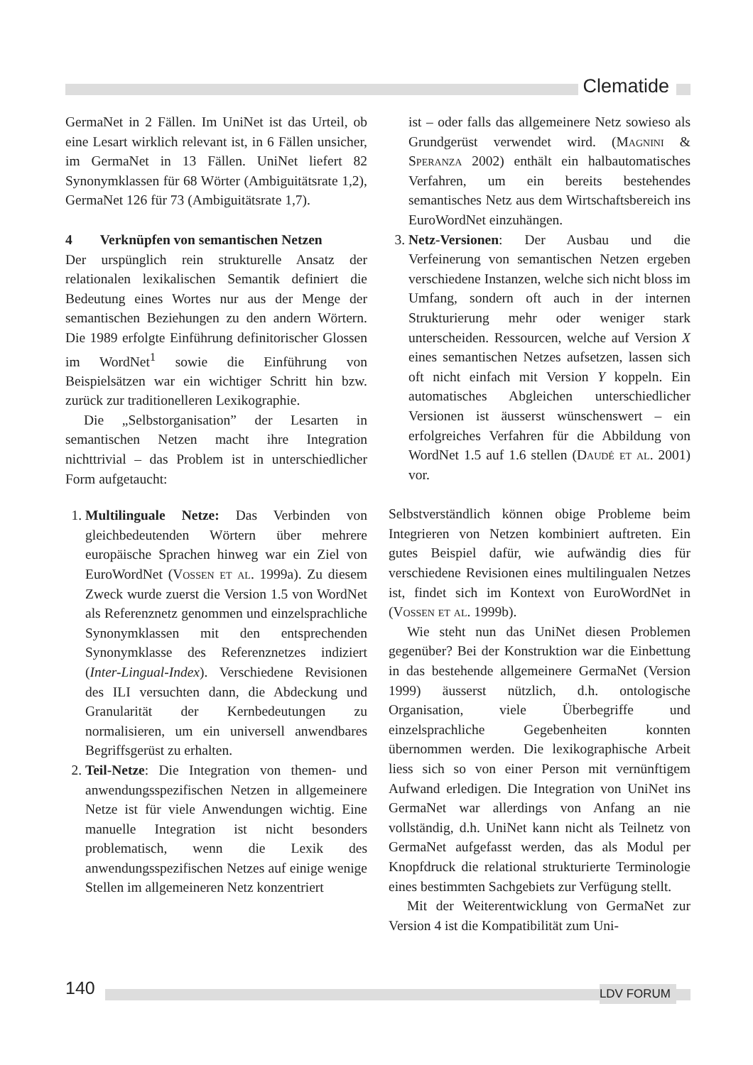Clematide
GermaNet in 2 Fällen. Im UniNet ist das Urteil, ob eine Lesart wirklich relevant ist, in 6 Fällen unsicher, im GermaNet in 13 Fällen. UniNet liefert 82 Synonymklassen für 68 Wörter (Ambiguitätsrate 1,2), GermaNet 126 für 73 (Ambiguitätsrate 1,7).
4 Verknüpfen von semantischen Netzen
Der urspünglich rein strukturelle Ansatz der relationalen lexikalischen Semantik definiert die Bedeutung eines Wortes nur aus der Menge der semantischen Beziehungen zu den andern Wörtern. Die 1989 erfolgte Einführung definitorischer Glossen im WordNet<sup>1</sup> sowie die Einführung von Beispielsätzen war ein wichtiger Schritt hin bzw. zurück zur traditionelleren Lexikographie.
Die „Selbstorganisation” der Lesarten in semantischen Netzen macht ihre Integration nichttrivial – das Problem ist in unterschiedlicher Form aufgetaucht:
1. Multilinguale Netze: Das Verbinden von gleichbedeutenden Wörtern über mehrere europäische Sprachen hinweg war ein Ziel von EuroWordNet (Vossen et al. 1999a). Zu diesem Zweck wurde zuerst die Version 1.5 von WordNet als Referenznetz genommen und einzelsprachliche Synonymklassen mit den entsprechenden Synonymklasse des Referenznetzes indiziert (Inter-Lingual-Index). Verschiedene Revisionen des ILI versuchten dann, die Abdeckung und Granularität der Kernbedeutungen zu normalisieren, um ein universell anwendbares Begriffsgerüst zu erhalten.
2. Teil-Netze: Die Integration von themen- und anwendungsspezifischen Netzen in allgemeinere Netze ist für viele Anwendungen wichtig. Eine manuelle Integration ist nicht besonders problematisch, wenn die Lexik des anwendungsspezifischen Netzes auf einige wenige Stellen im allgemeineren Netz konzentriert
ist – oder falls das allgemeinere Netz sowieso als Grundgerüst verwendet wird. (Magnini & Speranza 2002) enthält ein halbautomatisches Verfahren, um ein bereits bestehendes semantisches Netz aus dem Wirtschaftsbereich ins EuroWordNet einzuhängen.
3. Netz-Versionen: Der Ausbau und die Verfeinerung von semantischen Netzen ergeben verschiedene Instanzen, welche sich nicht bloss im Umfang, sondern oft auch in der internen Strukturierung mehr oder weniger stark unterscheiden. Ressourcen, welche auf Version X eines semantischen Netzes aufsetzen, lassen sich oft nicht einfach mit Version Y koppeln. Ein automatisches Abgleichen unterschiedlicher Versionen ist äusserst wünschenswert – ein erfolgreiches Verfahren für die Abbildung von WordNet 1.5 auf 1.6 stellen (Daudé et al. 2001) vor.
Selbstverständlich können obige Probleme beim Integrieren von Netzen kombiniert auftreten. Ein gutes Beispiel dafür, wie aufwändig dies für verschiedene Revisionen eines multilingualen Netzes ist, findet sich im Kontext von EuroWordNet in (Vossen et al. 1999b).
Wie steht nun das UniNet diesen Problemen gegenüber? Bei der Konstruktion war die Einbettung in das bestehende allgemeinere GermaNet (Version 1999) äusserst nützlich, d.h. ontologische Organisation, viele Überbegriffe und einzelsprachliche Gegebenheiten konnten übernommen werden. Die lexikographische Arbeit liess sich so von einer Person mit vernünftigem Aufwand erledigen. Die Integration von UniNet ins GermaNet war allerdings von Anfang an nie vollständig, d.h. UniNet kann nicht als Teilnetz von GermaNet aufgefasst werden, das als Modul per Knopfdruck die relational strukturierte Terminologie eines bestimmten Sachgebiets zur Verfügung stellt.
Mit der Weiterentwicklung von GermaNet zur Version 4 ist die Kompatibilität zum Uni-
140 LDV FORUM